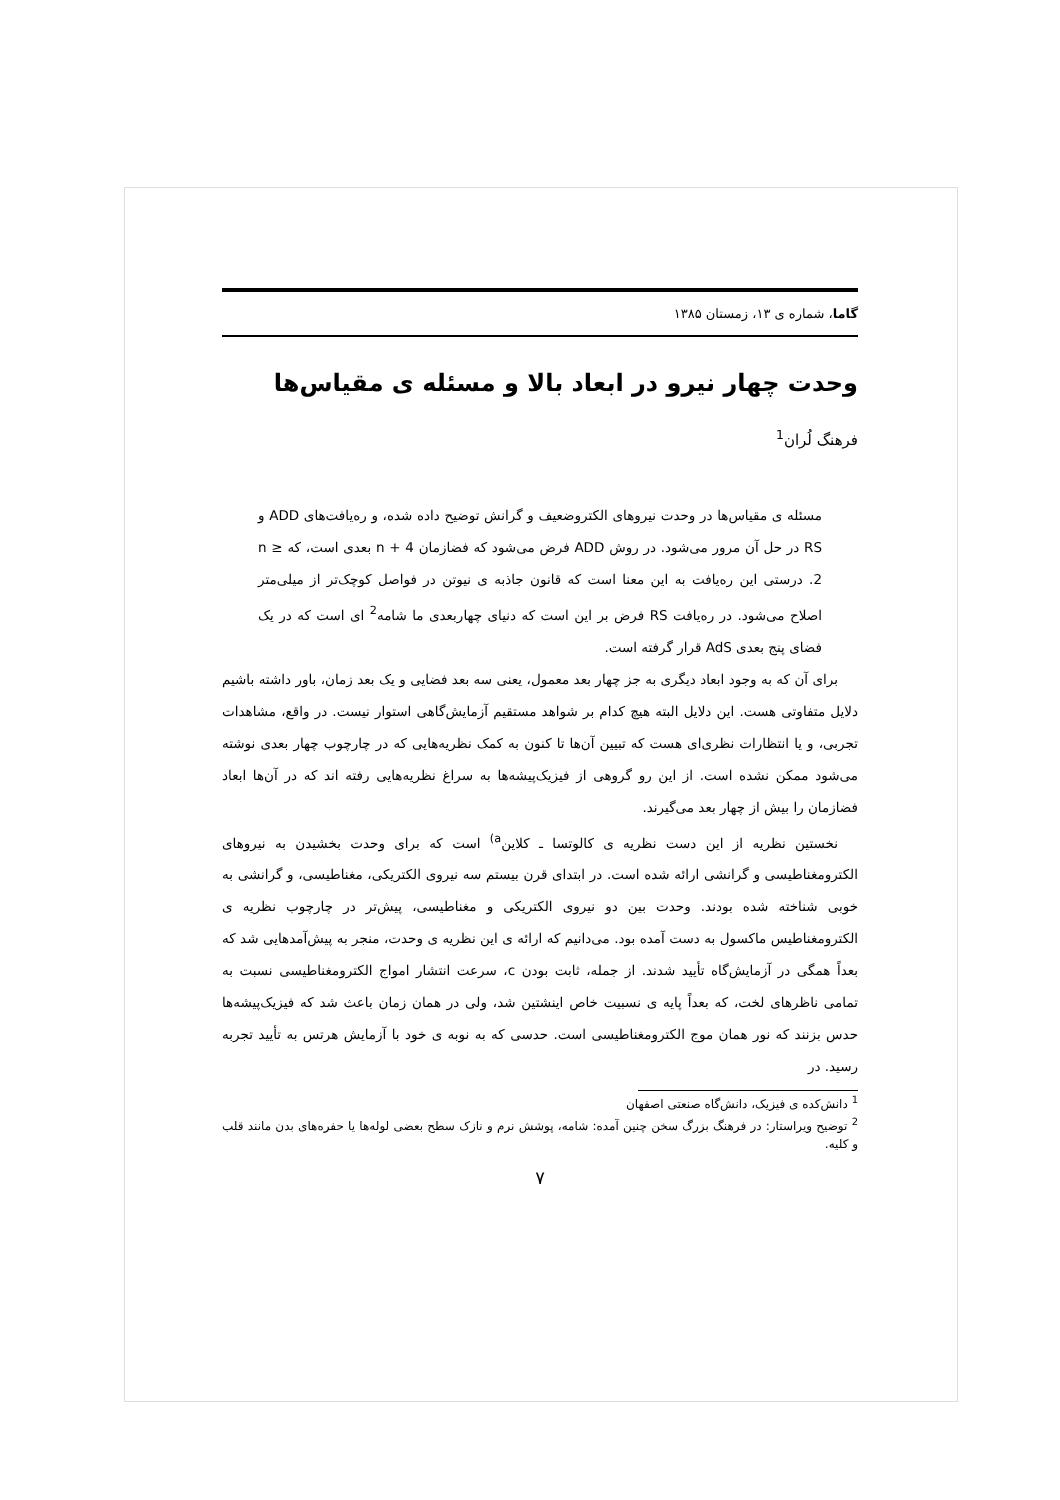گاما، شماره ی ۱۳، زمستان ۱۳۸۵
وحدت چهار نیرو در ابعاد بالا و مسئله ی مقیاس‌ها
فرهنگ لُران<sup>1</sup>
مسئله ی مقیاس‌ها در وحدت نیروهای الکتروضعیف و گرانش توضیح داده شده، و ره‌یافت‌های ADD و RS در حل آن مرور می‌شود. در روش ADD فرض می‌شود که فضازمان 4 + n بعدی است، که n ≥ 2. درستی این ره‌یافت به این معنا است که قانون جاذبه ی نیوتن در فواصل کوچک‌تر از میلی‌متر اصلاح می‌شود. در ره‌یافت RS فرض بر این است که دنیای چهاربعدی ما شامه<sup>2</sup> ای است که در یک فضای پنج بعدی AdS قرار گرفته است.
برای آن که به وجود ابعاد دیگری به جز چهار بعد معمول، یعنی سه بعد فضایی و یک بعد زمان، باور داشته باشیم دلایل متفاوتی هست. این دلایل البته هیچ کدام بر شواهد مستقیم آزمایش‌گاهی استوار نیست. در واقع، مشاهدات تجربی، و یا انتظارات نظری‌ای هست که تبیین آن‌ها تا کنون به کمک نظریه‌هایی که در چارچوب چهار بعدی نوشته می‌شود ممکن نشده است. از این رو گروهی از فیزیک‌پیشه‌ها به سراغ نظریه‌هایی رفته اند که در آن‌ها ابعاد فضازمان را بیش از چهار بعد می‌گیرند.
نخستین نظریه از این دست نظریه ی کالوتسا ـ کلاین<sup>a)</sup> است که برای وحدت بخشیدن به نیروهای الکترومغناطیسی و گرانشی ارائه شده است. در ابتدای قرن بیستم سه نیروی الکتریکی، مغناطیسی، و گرانشی به خوبی شناخته شده بودند. وحدت بین دو نیروی الکتریکی و مغناطیسی، پیش‌تر در چارچوب نظریه ی الکترومغناطیس ماکسول به دست آمده بود. می‌دانیم که ارائه ی این نظریه ی وحدت، منجر به پیش‌آمدهایی شد که بعداً همگی در آزمایش‌گاه تأیید شدند. از جمله، ثابت بودن c، سرعت انتشار امواج الکترومغناطیسی نسبت به تمامی ناظرهای لخت، که بعداً پایه ی نسبیت خاص اینشتین شد، ولی در همان زمان باعث شد که فیزیک‌پیشه‌ها حدس بزنند که نور همان موج الکترومغناطیسی است. حدسی که به نوبه ی خود با آزمایش هرتس به تأیید تجربه رسید. در
<sup>1</sup> دانش‌کده ی فیزیک، دانش‌گاه صنعتی اصفهان
<sup>2</sup> توضیح ویراستار: در فرهنگ بزرگ سخن چنین آمده: شامه، پوشش نرم و نازک سطح بعضی لوله‌ها یا حفره‌های بدن مانند قلب و کلیه.
۷